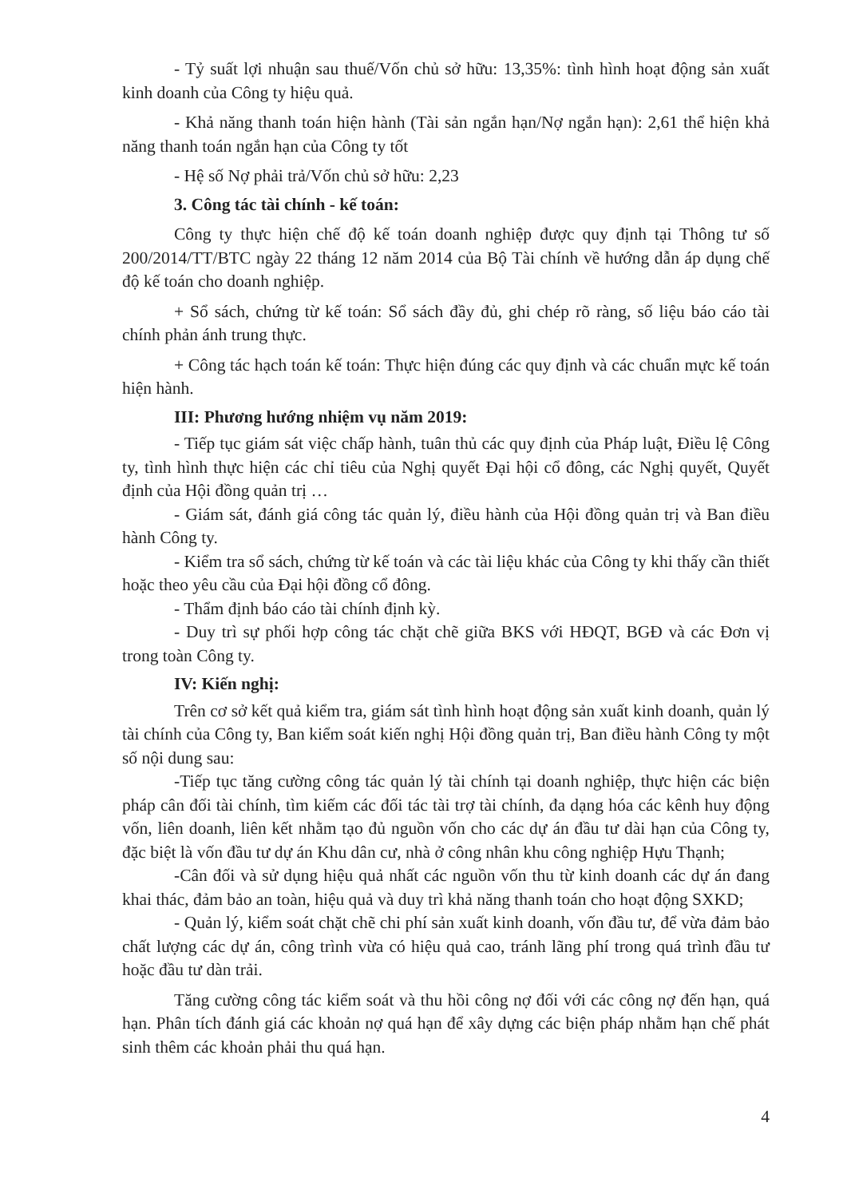- Tỷ suất lợi nhuận sau thuế/Vốn chủ sở hữu: 13,35%: tình hình hoạt động sản xuất kinh doanh của Công ty hiệu quả.
- Khả năng thanh toán hiện hành (Tài sản ngắn hạn/Nợ ngắn hạn): 2,61 thể hiện khả năng thanh toán ngắn hạn của Công ty tốt
- Hệ số Nợ phải trả/Vốn chủ sở hữu: 2,23
3. Công tác tài chính - kế toán:
Công ty thực hiện chế độ kế toán doanh nghiệp được quy định tại Thông tư số 200/2014/TT/BTC ngày 22 tháng 12 năm 2014 của Bộ Tài chính về hướng dẫn áp dụng chế độ kế toán cho doanh nghiệp.
+ Sổ sách, chứng từ kế toán: Sổ sách đầy đủ, ghi chép rõ ràng, số liệu báo cáo tài chính phản ánh trung thực.
+ Công tác hạch toán kế toán: Thực hiện đúng các quy định và các chuẩn mực kế toán hiện hành.
III: Phương hướng nhiệm vụ năm 2019:
- Tiếp tục giám sát việc chấp hành, tuân thủ các quy định của Pháp luật, Điều lệ Công ty, tình hình thực hiện các chỉ tiêu của Nghị quyết Đại hội cổ đông, các Nghị quyết, Quyết định của Hội đồng quản trị …
- Giám sát, đánh giá công tác quản lý, điều hành của Hội đồng quản trị và Ban điều hành Công ty.
- Kiểm tra sổ sách, chứng từ kế toán và các tài liệu khác của Công ty khi thấy cần thiết hoặc theo yêu cầu của Đại hội đồng cổ đông.
- Thẩm định báo cáo tài chính định kỳ.
- Duy trì sự phối hợp công tác chặt chẽ giữa BKS với HĐQT, BGĐ và các Đơn vị trong toàn Công ty.
IV: Kiến nghị:
Trên cơ sở kết quả kiểm tra, giám sát tình hình hoạt động sản xuất kinh doanh, quản lý tài chính của Công ty, Ban kiểm soát kiến nghị Hội đồng quản trị, Ban điều hành Công ty một số nội dung sau:
-Tiếp tục tăng cường công tác quản lý tài chính tại doanh nghiệp, thực hiện các biện pháp cân đối tài chính, tìm kiếm các đối tác tài trợ tài chính, đa dạng hóa các kênh huy động vốn, liên doanh, liên kết nhằm tạo đủ nguồn vốn cho các dự án đầu tư dài hạn của Công ty, đặc biệt là vốn đầu tư dự án Khu dân cư, nhà ở công nhân khu công nghiệp Hựu Thạnh;
-Cân đối và sử dụng hiệu quả nhất các nguồn vốn thu từ kinh doanh các dự án đang khai thác, đảm bảo an toàn, hiệu quả và duy trì khả năng thanh toán cho hoạt động SXKD;
- Quản lý, kiểm soát chặt chẽ chi phí sản xuất kinh doanh, vốn đầu tư, để vừa đảm bảo chất lượng các dự án, công trình vừa có hiệu quả cao, tránh lãng phí trong quá trình đầu tư hoặc đầu tư dàn trải.
Tăng cường công tác kiểm soát và thu hồi công nợ đối với các công nợ đến hạn, quá hạn. Phân tích đánh giá các khoản nợ quá hạn để xây dựng các biện pháp nhằm hạn chế phát sinh thêm các khoản phải thu quá hạn.
4